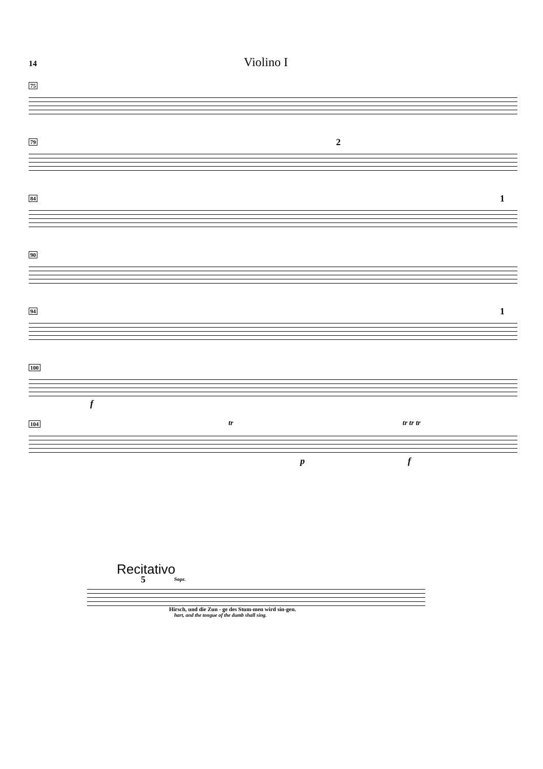14
Violino I
75
79
2
84
1
90
94
1
100
f
104
tr tr tr tr
p f
Recitativo
5 Sopr.
Hirsch, und die Zun - ge des Stum-men wird sin-gen.
hart, and the tongue of the dumb shall sing.